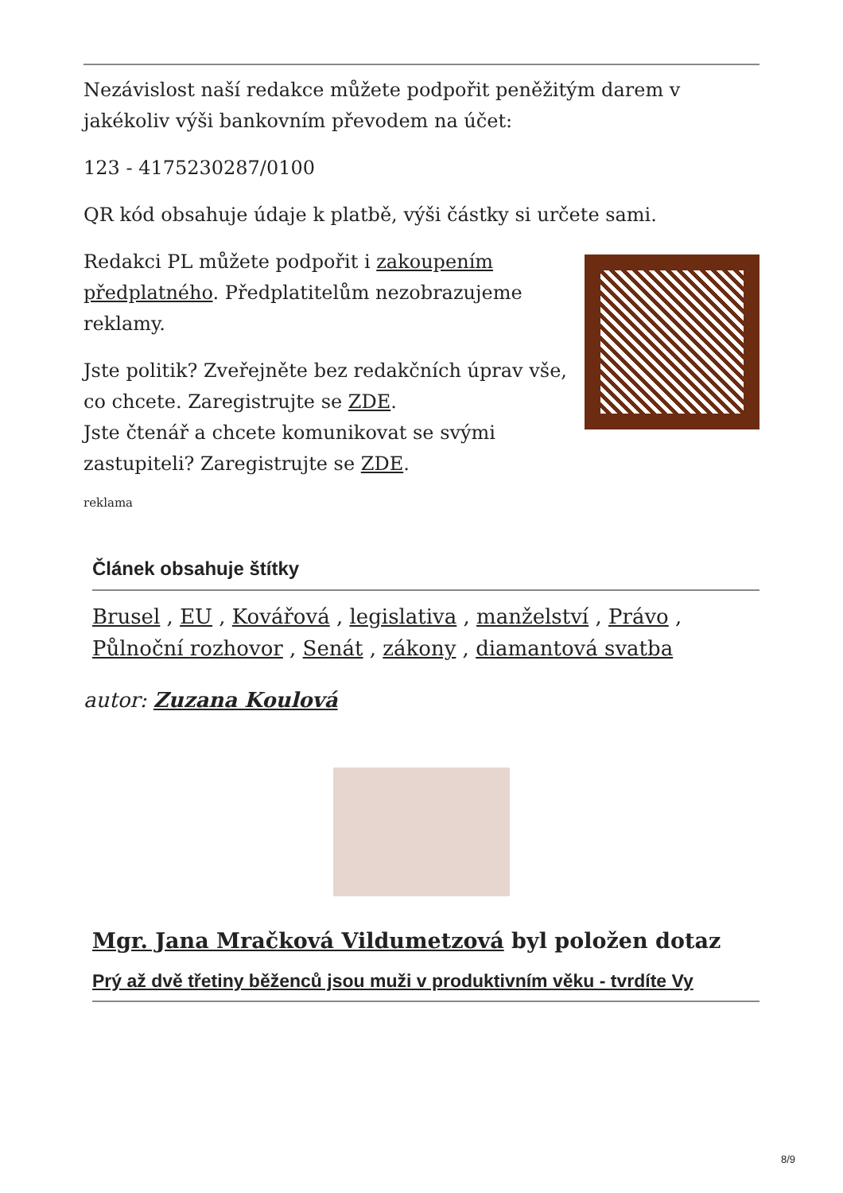Nezávislost naší redakce můžete podpořit peněžitým darem v jakékoliv výši bankovním převodem na účet:
123 - 4175230287/0100
QR kód obsahuje údaje k platbě, výši částky si určete sami.
Redakci PL můžete podpořit i zakoupením předplatného. Předplatitelům nezobrazujeme reklamy.
Jste politik? Zveřejněte bez redakčních úprav vše, co chcete. Zaregistrujte se ZDE.
Jste čtenář a chcete komunikovat se svými zastupiteli? Zaregistrujte se ZDE.
reklama
Článek obsahuje štítky
Brusel , EU , Kovářová , legislativa , manželství , Právo , Půlnoční rozhovor , Senát , zákony , diamantová svatba
autor: Zuzana Koulová
Mgr. Jana Mračková Vildumetzová byl položen dotaz
Prý až dvě třetiny běženců jsou muži v produktivním věku - tvrdíte Vy
8/9